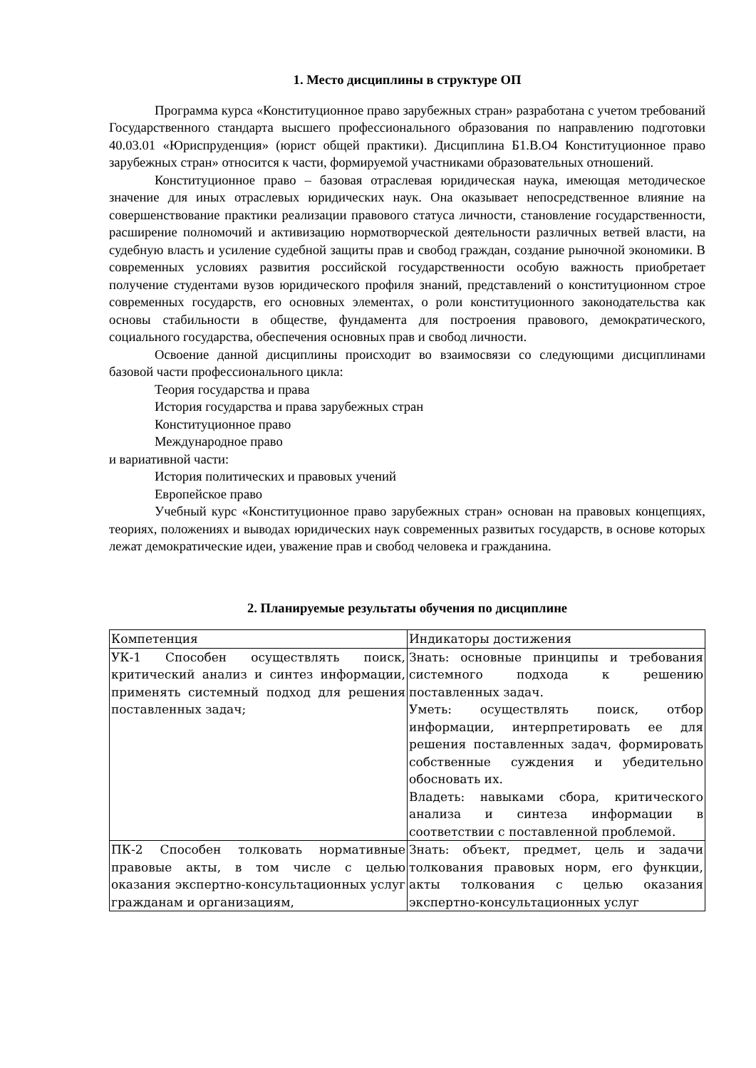1. Место дисциплины в структуре ОП
Программа курса «Конституционное право зарубежных стран» разработана с учетом требований Государственного стандарта высшего профессионального образования по направлению подготовки 40.03.01 «Юриспруденция» (юрист общей практики). Дисциплина Б1.В.О4 Конституционное право зарубежных стран» относится к части, формируемой участниками образовательных отношений.
Конституционное право – базовая отраслевая юридическая наука, имеющая методическое значение для иных отраслевых юридических наук. Она оказывает непосредственное влияние на совершенствование практики реализации правового статуса личности, становление государственности, расширение полномочий и активизацию нормотворческой деятельности различных ветвей власти, на судебную власть и усиление судебной защиты прав и свобод граждан, создание рыночной экономики. В современных условиях развития российской государственности особую важность приобретает получение студентами вузов юридического профиля знаний, представлений о конституционном строе современных государств, его основных элементах, о роли конституционного законодательства как основы стабильности в обществе, фундамента для построения правового, демократического, социального государства, обеспечения основных прав и свобод личности.
Освоение данной дисциплины происходит во взаимосвязи со следующими дисциплинами базовой части профессионального цикла:
Теория государства и права
История государства и права зарубежных стран
Конституционное право
Международное право
и вариативной части:
История политических и правовых учений
Европейское право
Учебный курс «Конституционное право зарубежных стран» основан на правовых концепциях, теориях, положениях и выводах юридических наук современных развитых государств, в основе которых лежат демократические идеи, уважение прав и свобод человека и гражданина.
2. Планируемые результаты обучения по дисциплине
| Компетенция | Индикаторы достижения |
| УК-1 Способен осуществлять поиск, критический анализ и синтез информации, применять системный подход для решения поставленных задач; | Знать: основные принципы и требования системного подхода к решению поставленных задач. Уметь: осуществлять поиск, отбор информации, интерпретировать ее для решения поставленных задач, формировать собственные суждения и убедительно обосновать их. Владеть: навыками сбора, критического анализа и синтеза информации в соответствии с поставленной проблемой. |
| ПК-2 Способен толковать нормативные правовые акты, в том числе с целью оказания экспертно-консультационных услуг гражданам и организациям, | Знать: объект, предмет, цель и задачи толкования правовых норм, его функции, акты толкования с целью оказания экспертно-консультационных услуг |